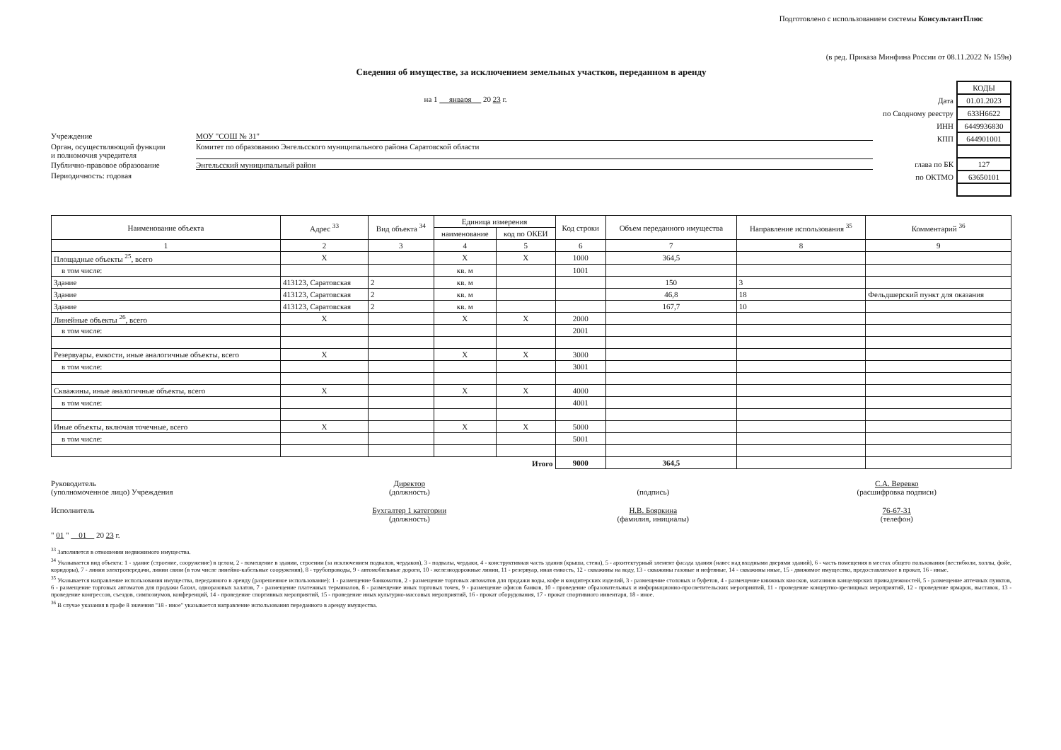Подготовлено с использованием системы КонсультантПлюс
(в ред. Приказа Минфина России от 08.11.2022 № 159н)
Сведения об имуществе, за исключением земельных участков, переданном в аренду
на 1 января 20 23 г.
Учреждение МОУ "СОШ № 31"
Орган, осуществляющий функции
и полномочия учредителя Комитет по образованию Энгельсского муниципального района Саратовской области
Публично-правовое образование Энгельсский муниципальный район
Периодичность: годовая
| | КОДЫ |
| Дата | 01.01.2023 |
| по Сводному реестру | 633Н6622 |
| ИНН | 6449936830 |
| КПП | 644901001 |
| глава по БК | 127 |
| по ОКТМО | 63650101 |
| Наименование объекта | Адрес <sup>33</sup> | Вид объекта <sup>34</sup> | Единица измерения | | Код строки | Объем переданного имущества | Направление использования <sup>35</sup> | Комментарий <sup>36</sup> |
| --- | --- | --- | --- | --- | --- | --- | --- | --- |
| | | | наименование | код по ОКЕИ | | | | |
| 1 | 2 | 3 | 4 | 5 | 6 | 7 | 8 | 9 |
| Площадные объекты <sup>25</sup>, всего | X | | X | X | 1000 | 364,5 | | |
| в том числе: | | | кв. м | | 1001 | | | |
| Здание | 413123, Саратовская | 2 | кв. м | | | 150 | 3 | |
| Здание | 413123, Саратовская | 2 | кв. м | | | 46,8 | 18 | Фельдшерский пункт для оказания |
| Здание | 413123, Саратовская | 2 | кв. м | | | 167,7 | 10 | |
| Линейные объекты <sup>26</sup>, всего | X | | X | X | 2000 | | | |
| в том числе: | | | | | 2001 | | | |
| Резервуары, емкости, иные аналогичные объекты, всего | X | | X | X | 3000 | | | |
| в том числе: | | | | | 3001 | | | |
| Скважины, иные аналогичные объекты, всего | X | | X | X | 4000 | | | |
| в том числе: | | | | | 4001 | | | |
| Иные объекты, включая точечные, всего | X | | X | X | 5000 | | | |
| в том числе: | | | | | 5001 | | | |
| Итого | | | | | 9000 | 364,5 | | |
Руководитель
(уполномоченное лицо) Учреждения
Директор
(должность)
(подпись) С.А. Веревко
(расшифровка подписи)
Исполнитель Бухгалтер 1 категории
(должность)
Н.В. Бояркина
(фамилия, инициалы)
76-67-31
(телефон)
" 01 " 01 20 23 г.
<sup>33</sup> Заполняется в отношении недвижимого имущества.
<sup>34</sup> Указывается вид объекта: 1 - здание (строение, сооружение) в целом, 2 - помещение в здании, строении (за исключением подвалов, чердаков), 3 - подвалы, чердаки, 4 - конструктивная часть здания (крыша, стена), 5 - архитектурный элемент фасада здания (навес над входными дверями зданий), 6 - часть помещения в местах общего пользования (вестибюли, холлы, фойе, коридоры), 7 - линии электропередачи, линии связи (в том числе линейно-кабельные сооружения), 8 - трубопроводы, 9 - автомобильные дороги, 10 - железнодорожные линии, 11 - резервуар, иная емкость, 12 - скважины на воду, 13 - скважины газовые и нефтяные, 14 - скважины иные, 15 - движимое имущество, предоставляемое в прокат, 16 - иные.
<sup>35</sup> Указывается направление использования имущества, переданного в аренду (разрешенное использование): 1 - размещение банкоматов, 2 - размещение торговых автоматов для продажи воды, кофе и кондитерских изделий, 3 - размещение столовых и буфетов, 4 - размещение книжных киосков, магазинов канцелярских принадлежностей, 5 - размещение аптечных пунктов, 6 - размещение торговых автоматов для продажи бахил, одноразовых халатов, 7 - размещение платежных терминалов, 8 - размещение иных торговых точек, 9 - размещение офисов банков, 10 - проведение образовательных и информационно-просветительских мероприятий, 11 - проведение концертно-зрелищных мероприятий, 12 - проведение ярмарок, выставок, 13 - проведение конгрессов, съездов, симпозиумов, конференций, 14 - проведение спортивных мероприятий, 15 - проведение иных культурно-массовых мероприятий, 16 - прокат оборудования, 17 - прокат спортивного инвентаря, 18 - иное.
<sup>36</sup> В случае указания в графе 8 значения "18 - иное" указывается направление использования переданного в аренду имущества.